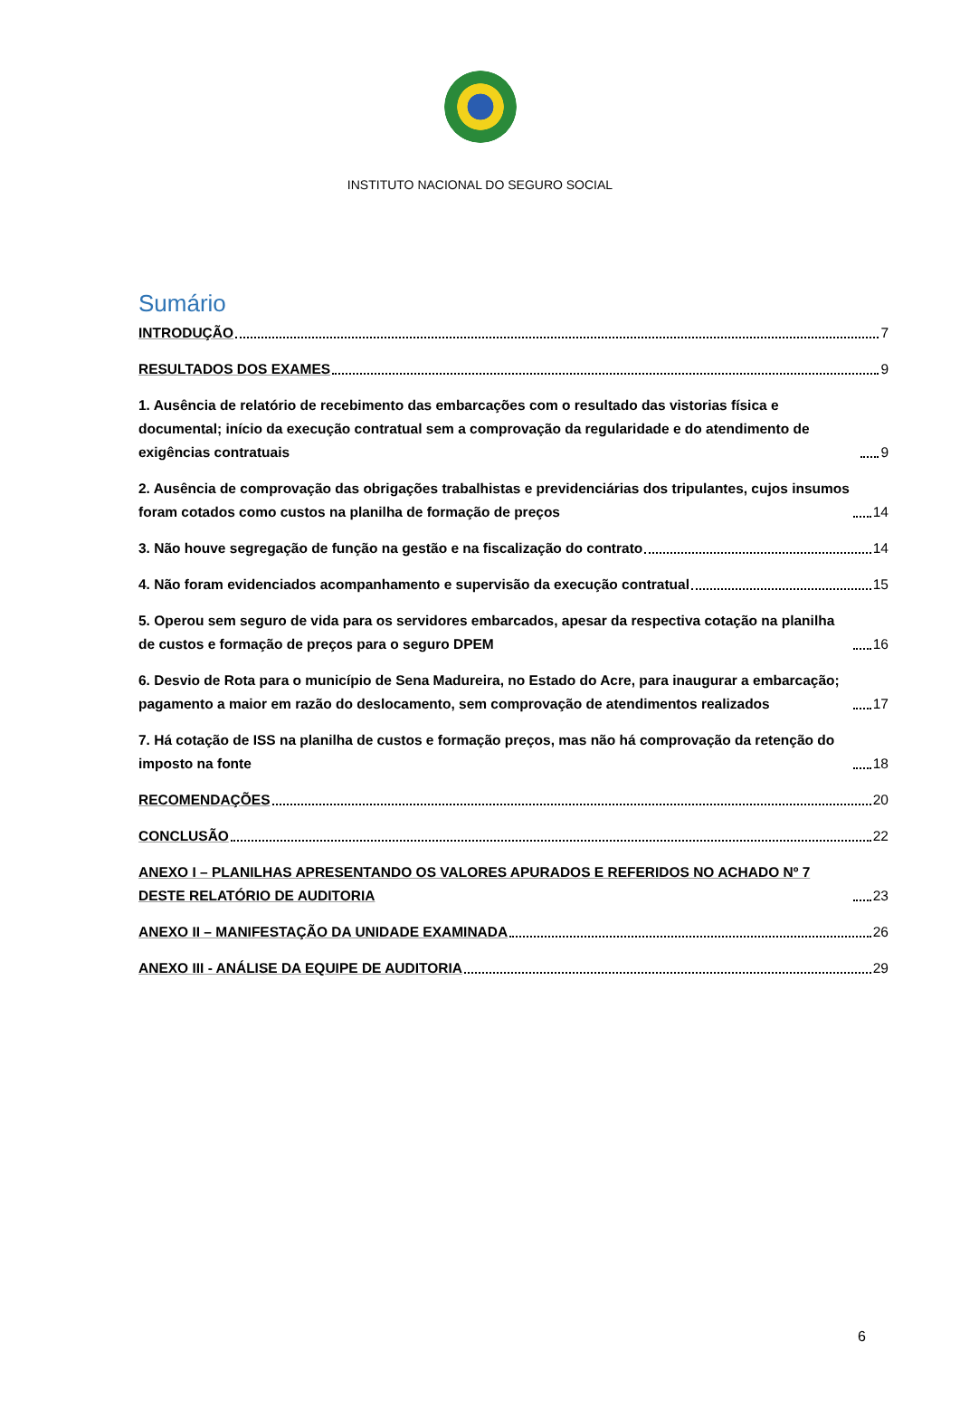INSTITUTO NACIONAL DO SEGURO SOCIAL
Sumário
INTRODUÇÃO 7
RESULTADOS DOS EXAMES 9
1. Ausência de relatório de recebimento das embarcações com o resultado das vistorias física e documental; início da execução contratual sem a comprovação da regularidade e do atendimento de exigências contratuais 9
2. Ausência de comprovação das obrigações trabalhistas e previdenciárias dos tripulantes, cujos insumos foram cotados como custos na planilha de formação de preços 14
3. Não houve segregação de função na gestão e na fiscalização do contrato 14
4. Não foram evidenciados acompanhamento e supervisão da execução contratual 15
5. Operou sem seguro de vida para os servidores embarcados, apesar da respectiva cotação na planilha de custos e formação de preços para o seguro DPEM 16
6. Desvio de Rota para o município de Sena Madureira, no Estado do Acre, para inaugurar a embarcação; pagamento a maior em razão do deslocamento, sem comprovação de atendimentos realizados 17
7. Há cotação de ISS na planilha de custos e formação preços, mas não há comprovação da retenção do imposto na fonte 18
RECOMENDAÇÕES 20
CONCLUSÃO 22
ANEXO I – PLANILHAS APRESENTANDO OS VALORES APURADOS E REFERIDOS NO ACHADO Nº 7 DESTE RELATÓRIO DE AUDITORIA 23
ANEXO II – MANIFESTAÇÃO DA UNIDADE EXAMINADA 26
ANEXO III - ANÁLISE DA EQUIPE DE AUDITORIA 29
6